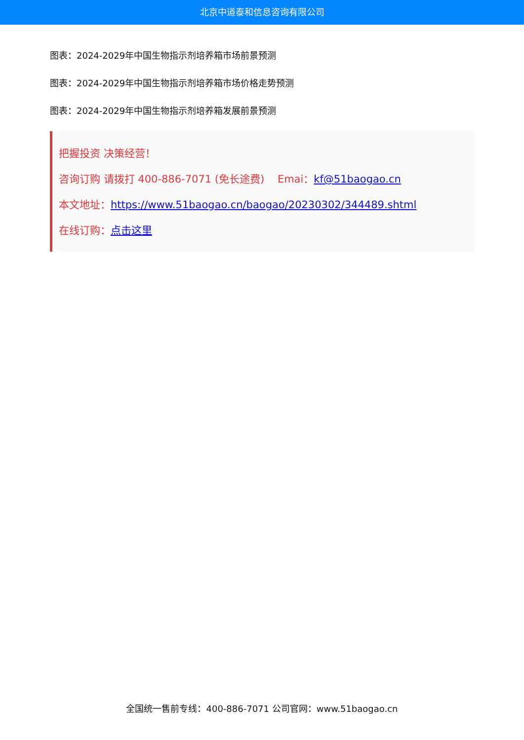北京中道泰和信息咨询有限公司
图表：2024-2029年中国生物指示剂培养箱市场前景预测
图表：2024-2029年中国生物指示剂培养箱市场价格走势预测
图表：2024-2029年中国生物指示剂培养箱发展前景预测
把握投资 决策经营！
咨询订购 请拨打 400-886-7071 (免长途费) Emai：kf@51baogao.cn
本文地址：https://www.51baogao.cn/baogao/20230302/344489.shtml
在线订购：点击这里
全国统一售前专线：400-886-7071 公司官网：www.51baogao.cn